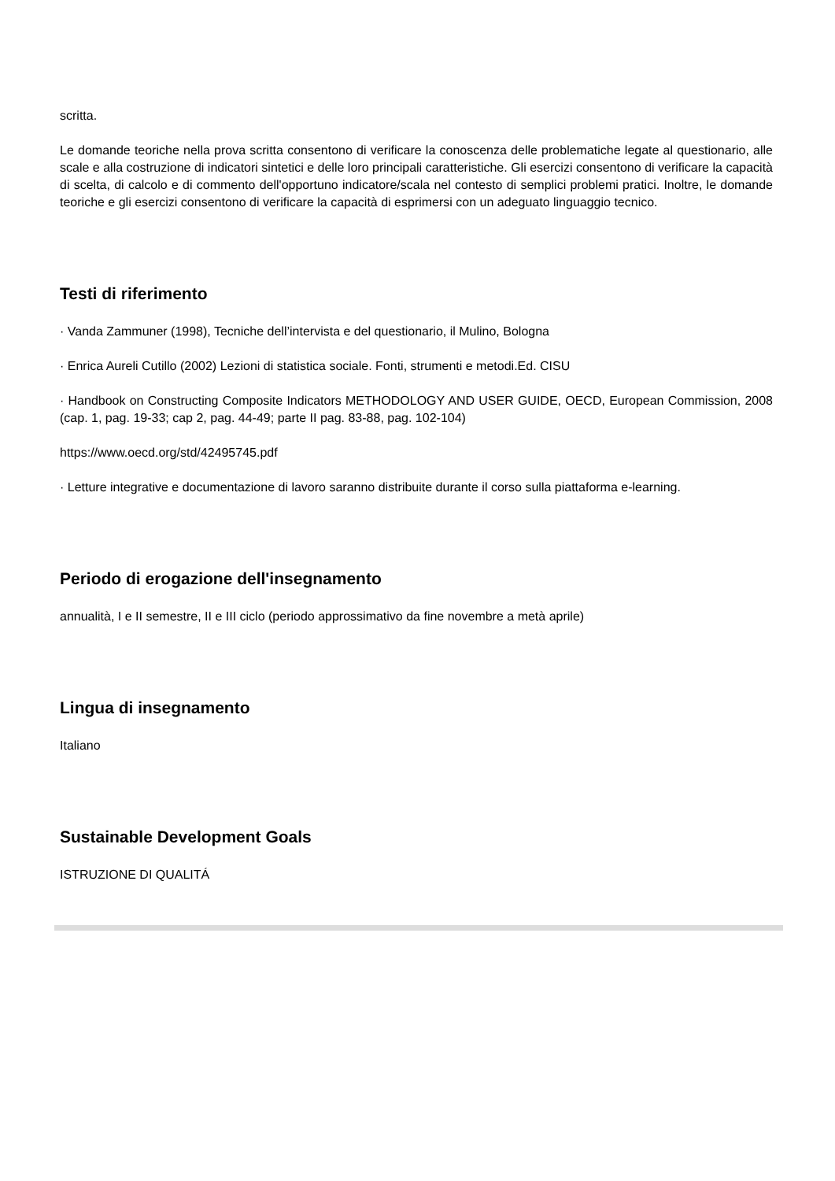scritta.
Le domande teoriche nella prova scritta consentono di verificare la conoscenza delle problematiche legate al questionario, alle scale e alla costruzione di indicatori sintetici e delle loro principali caratteristiche. Gli esercizi consentono di verificare la capacità di scelta, di calcolo e di commento dell'opportuno indicatore/scala nel contesto di semplici problemi pratici. Inoltre, le domande teoriche e gli esercizi consentono di verificare la capacità di esprimersi con un adeguato linguaggio tecnico.
Testi di riferimento
· Vanda Zammuner (1998), Tecniche dell’intervista e del questionario, il Mulino, Bologna
· Enrica Aureli Cutillo (2002) Lezioni di statistica sociale. Fonti, strumenti e metodi.Ed. CISU
· Handbook on Constructing Composite Indicators METHODOLOGY AND USER GUIDE, OECD, European Commission, 2008 (cap. 1, pag. 19-33; cap 2, pag. 44-49; parte II pag. 83-88, pag. 102-104)
https://www.oecd.org/std/42495745.pdf
· Letture integrative e documentazione di lavoro saranno distribuite durante il corso sulla piattaforma e-learning.
Periodo di erogazione dell'insegnamento
annualità, I e II semestre, II e III ciclo (periodo approssimativo da fine novembre a metà aprile)
Lingua di insegnamento
Italiano
Sustainable Development Goals
ISTRUZIONE DI QUALITÁ